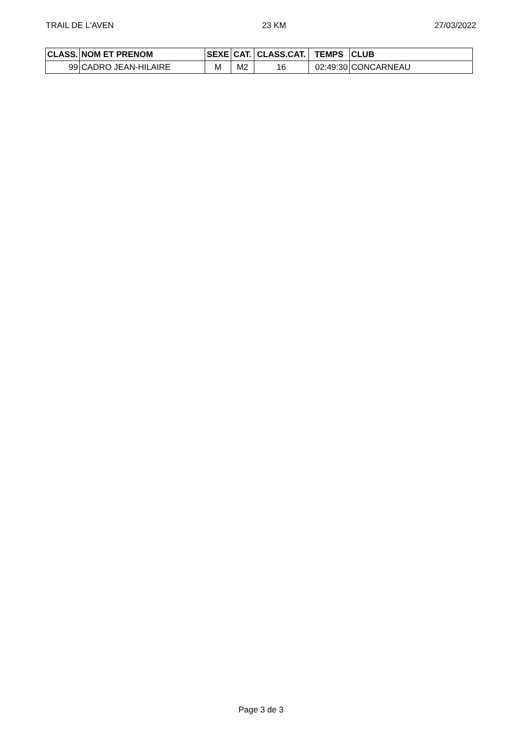TRAIL DE L'AVEN 23 KM 27/03/2022
| CLASS. | NOM ET PRENOM | SEXE | CAT. | CLASS.CAT. | TEMPS | CLUB |
| --- | --- | --- | --- | --- | --- | --- |
| 99 | CADRO JEAN-HILAIRE | M | M2 | 16 | 02:49:30 | CONCARNEAU |
Page 3 de 3